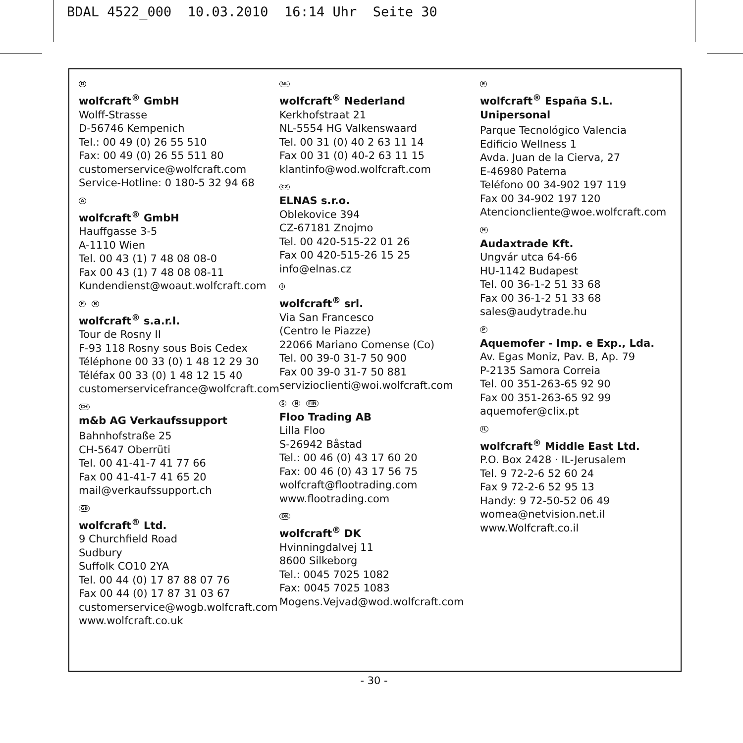BDAL 4522_000 10.03.2010 16:14 Uhr Seite 30
D
wolfcraft<sup>®</sup> GmbH
Wolff-Strasse
D-56746 Kempenich
Tel.: 00 49 (0) 26 55 510
Fax: 00 49 (0) 26 55 511 80
customerservice@wolfcraft.com
Service-Hotline: 0 180-5 32 94 68
A
wolfcraft<sup>®</sup> GmbH
Hauffgasse 3-5
A-1110 Wien
Tel. 00 43 (1) 7 48 08 08-0
Fax 00 43 (1) 7 48 08 08-11
Kundendienst@woaut.wolfcraft.com
F B
wolfcraft<sup>®</sup> s.a.r.l.
Tour de Rosny II
F-93 118 Rosny sous Bois Cedex
Téléphone 00 33 (0) 1 48 12 29 30
Téléfax 00 33 (0) 1 48 12 15 40
customerservicefrance@wolfcraft.com
CH
m&b AG Verkaufssupport
Bahnhofstraße 25
CH-5647 Oberrüti
Tel. 00 41-41-7 41 77 66
Fax 00 41-41-7 41 65 20
mail@verkaufssupport.ch
GB
wolfcraft<sup>®</sup> Ltd.
9 Churchfield Road
Sudbury
Suffolk CO10 2YA
Tel. 00 44 (0) 17 87 88 07 76
Fax 00 44 (0) 17 87 31 03 67
customerservice@wogb.wolfcraft.com
www.wolfcraft.co.uk
NL
wolfcraft<sup>®</sup> Nederland
Kerkhofstraat 21
NL-5554 HG Valkenswaard
Tel. 00 31 (0) 40 2 63 11 14
Fax 00 31 (0) 40-2 63 11 15
klantinfo@wod.wolfcraft.com
CZ
ELNAS s.r.o.
Oblekovice 394
CZ-67181 Znojmo
Tel. 00 420-515-22 01 26
Fax 00 420-515-26 15 25
info@elnas.cz
I
wolfcraft<sup>®</sup> srl.
Via San Francesco
(Centro le Piazze)
22066 Mariano Comense (Co)
Tel. 00 39-0 31-7 50 900
Fax 00 39-0 31-7 50 881
servizioclienti@woi.wolfcraft.com
S N FIN
Floo Trading AB
Lilla Floo
S-26942 Båstad
Tel.: 00 46 (0) 43 17 60 20
Fax: 00 46 (0) 43 17 56 75
wolfcraft@flootrading.com
www.flootrading.com
DK
wolfcraft<sup>®</sup> DK
Hvinningdalvej 11
8600 Silkeborg
Tel.: 0045 7025 1082
Fax: 0045 7025 1083
Mogens.Vejvad@wod.wolfcraft.com
E
wolfcraft<sup>®</sup> España S.L.
Unipersonal
Parque Tecnológico Valencia
Edificio Wellness 1
Avda. Juan de la Cierva, 27
E-46980 Paterna
Teléfono 00 34-902 197 119
Fax 00 34-902 197 120
Atencioncliente@woe.wolfcraft.com
H
Audaxtrade Kft.
Ungvár utca 64-66
HU-1142 Budapest
Tel. 00 36-1-2 51 33 68
Fax 00 36-1-2 51 33 68
sales@audytrade.hu
P
Aquemofer - Imp. e Exp., Lda.
Av. Egas Moniz, Pav. B, Ap. 79
P-2135 Samora Correia
Tel. 00 351-263-65 92 90
Fax 00 351-263-65 92 99
aquemofer@clix.pt
IL
wolfcraft<sup>®</sup> Middle East Ltd.
P.O. Box 2428 · IL-Jerusalem
Tel. 9 72-2-6 52 60 24
Fax 9 72-2-6 52 95 13
Handy: 9 72-50-52 06 49
womea@netvision.net.il
www.Wolfcraft.co.il
- 30 -